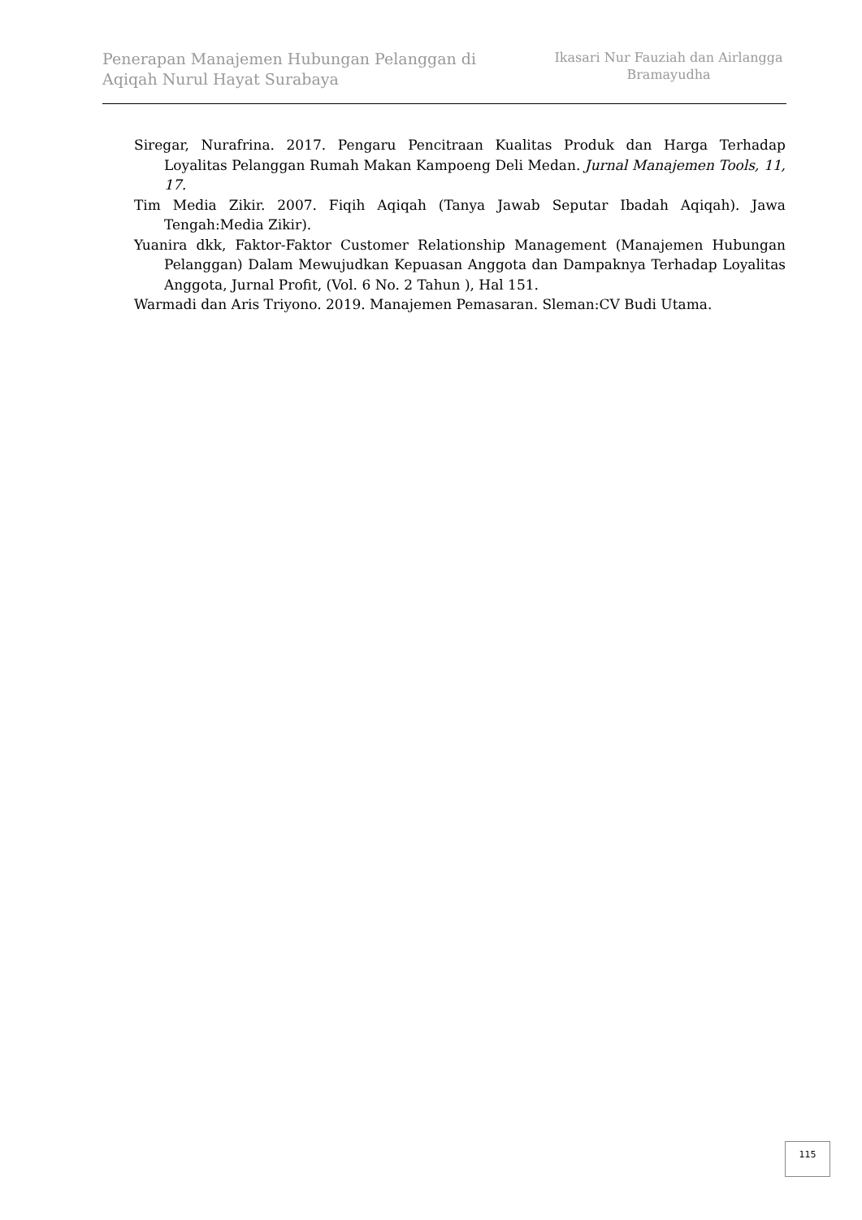Penerapan Manajemen Hubungan Pelanggan di Aqiqah Nurul Hayat Surabaya
Ikasari Nur Fauziah dan Airlangga Bramayudha
Siregar, Nurafrina. 2017. Pengaru Pencitraan Kualitas Produk dan Harga Terhadap Loyalitas Pelanggan Rumah Makan Kampoeng Deli Medan. Jurnal Manajemen Tools, 11, 17.
Tim Media Zikir. 2007. Fiqih Aqiqah (Tanya Jawab Seputar Ibadah Aqiqah). Jawa Tengah:Media Zikir).
Yuanira dkk, Faktor-Faktor Customer Relationship Management (Manajemen Hubungan Pelanggan) Dalam Mewujudkan Kepuasan Anggota dan Dampaknya Terhadap Loyalitas Anggota, Jurnal Profit, (Vol. 6 No. 2 Tahun ), Hal 151.
Warmadi dan Aris Triyono. 2019. Manajemen Pemasaran. Sleman:CV Budi Utama.
115